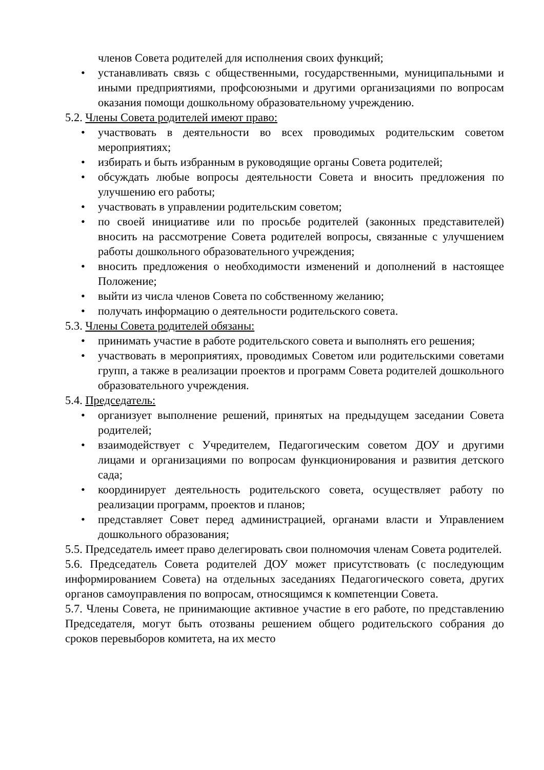членов Совета родителей для исполнения своих функций;
• устанавливать связь с общественными, государственными, муниципальными и иными предприятиями, профсоюзными и другими организациями по вопросам оказания помощи дошкольному образовательному учреждению.
5.2. Члены Совета родителей имеют право:
• участвовать в деятельности во всех проводимых родительским советом мероприятиях;
• избирать и быть избранным в руководящие органы Совета родителей;
• обсуждать любые вопросы деятельности Совета и вносить предложения по улучшению его работы;
• участвовать в управлении родительским советом;
• по своей инициативе или по просьбе родителей (законных представителей) вносить на рассмотрение Совета родителей вопросы, связанные с улучшением работы дошкольного образовательного учреждения;
• вносить предложения о необходимости изменений и дополнений в настоящее Положение;
• выйти из числа членов Совета по собственному желанию;
• получать информацию о деятельности родительского совета.
5.3. Члены Совета родителей обязаны:
• принимать участие в работе родительского совета и выполнять его решения;
• участвовать в мероприятиях, проводимых Советом или родительскими советами групп, а также в реализации проектов и программ Совета родителей дошкольного образовательного учреждения.
5.4. Председатель:
• организует выполнение решений, принятых на предыдущем заседании Совета родителей;
• взаимодействует с Учредителем, Педагогическим советом ДОУ и другими лицами и организациями по вопросам функционирования и развития детского сада;
• координирует деятельность родительского совета, осуществляет работу по реализации программ, проектов и планов;
• представляет Совет перед администрацией, органами власти и Управлением дошкольного образования;
5.5. Председатель имеет право делегировать свои полномочия членам Совета родителей.
5.6. Председатель Совета родителей ДОУ может присутствовать (с последующим информированием Совета) на отдельных заседаниях Педагогического совета, других органов самоуправления по вопросам, относящимся к компетенции Совета.
5.7. Члены Совета, не принимающие активное участие в его работе, по представлению Председателя, могут быть отозваны решением общего родительского собрания до сроков перевыборов комитета, на их место